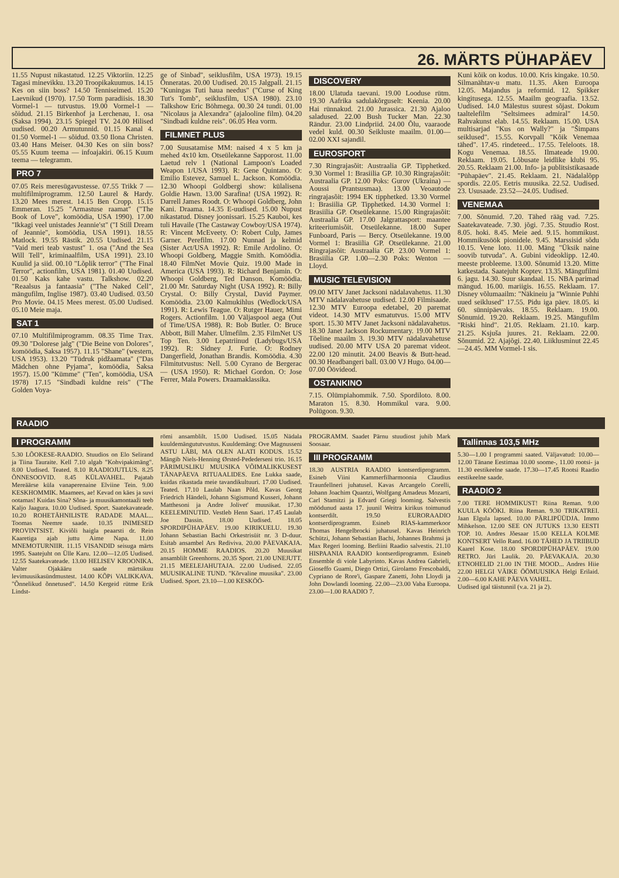26. MÄRTS PÜHAPÄEV
11.55 Nupust nikastatud. 12.25 Viktoriin. 12.25 Tagasi minevikku. 13.20 Troopikakuumus. 14.15 Kes on siin boss? 14.50 Tenniseimed. 15.20 Laevnikud (1970). 17.50 Torm paradiisis. 18.30 Vormel-1 — tutvustus. 19.00 Vormel-1 — sõidud. 21.15 Birkenhof ja Lerchenau, 1. osa (Saksa 1994). 23.15 Spiegel TV. 24.00 Hilised uudised. 00.20 Armutunnid. 01.15 Kanal 4. 01.50 Vormel-1 — sõidud. 03.50 Ilona Christen. 03.40 Hans Meiser. 04.30 Kes on siin boss? 05.55 Kuum teema — infoajakiri. 06.15 Kuum teema — telegramm.
PRO 7
07.05 Reis meresügavustesse. 07.55 Trikk 7 — multifilmiprogramm. 12.50 Laurel & Hardy. 13.20 Mees merest. 14.15 Ben Cropp. 15.15 Emmeran. 15.25 "Armastuse raamat" ("The Book of Love", komöödia, USA 1990). 17.00 "Ikkagi veel unistades Jeannie'st" ("I Still Dream of Jeannie", komöödia, USA 1991). 18.55 Matlock. 19.55 Rästik. 20.55 Uudised. 21.15 "Vaid meri teab vastust" 1. osa ("And the Sea Will Tell", kriminaalfilm, USA 1991). 23.10 Kuulid ja siid. 00.10 "Lõplik terror" ("The Final Terror", actionfilm, USA 1981). 01.40 Uudised. 01.50 Kaks kahe vastu. Talkshow. 02.20 "Reaalsus ja fantaasia" ("The Naked Cell", mängufilm, Inglise 1987). 03.40 Uudised. 03.50 Pro Movie. 04.15 Mees merest. 05.00 Uudised. 05.10 Meie maja.
SAT 1
07.10 Multifilmiprogramm. 08.35 Time Trax. 09.30 "Dolorese jalg" ("Die Beine von Dolores", komöödia, Saksa 1957). 11.15 "Shane" (western, USA 1953). 13.20 "Tüdruk pidžaamata" ("Das Mädchen ohne Pyjama", komöödia, Saksa 1957). 15.00 "Kümme" ("Ten", komöödia, USA 1978) 17.15 "Sindbadi kuldne reis" ("The Golden Voya-
ge of Sinbad", seiklusfilm, USA 1973). 19.15 Õnneratas. 20.00 Uudised. 20.15 Jalgpall. 21.15 "Kuningas Tuti haua needus" ("Curse of King Tut's Tomb", seiklusfilm, USA 1980). 23.10 Talkshow Eric Böhmega. 00.30 24 tundi. 01.00 "Nicolaus ja Alexandra" (ajalooline film). 04.20 "Sindbadi kuldne reis". 06.05 Hea vorm.
FILMNET PLUS
7.00 Suusatamise MM: naised 4 x 5 km ja mehed 4x10 km. Otseülekanne Sapporost. 11.00 Laetud relv 1 (National Lampoon's Loaded Weapon 1/USA 1993). R: Gene Quintano. O: Emilio Estevez, Samuel L. Jackson. Komöödia. 12.30 Whoopi Goldbergi show: külalisena Goldie Hawn. 13.00 Sarafina! (USA 1992). R: Darrell James Roodt. O: Whoopi Goldberg, John Kani. Draama. 14.35 E-uudised. 15.00 Nupust nikastatud. Disney joonissari. 15.25 Kauboi, kes tuli Havaile (The Castaway Cowboy/USA 1974). R: Vincent McEveety. O: Robert Culp, James Garner. Perefilm. 17.00 Nunnad ja kelmid (Sister Act/USA 1992). R: Emile Ardolino. O: Whoopi Goldberg, Maggie Smith. Komöödia. 18.40 FilmNet Movie Quiz. 19.00 Made in America (USA 1993). R: Richard Benjamin. O: Whoopi Goldberg, Ted Danson. Komöödia. 21.00 Mr. Saturday Night (USA 1992). R: Billy Crystal. O: Billy Crystal, David Paymer. Komöödia. 23.00 Kalmukihlus (Wedlock/USA 1991). R: Lewis Teague. O: Rutger Hauer, Mimi Rogers. Actionfilm. 1.00 Väljaspool aega (Out of Time/USA 1988). R: Bob Butler. O: Bruce Abbott, Bill Maher. Ulmefilm. 2.35 FilmNet US Top Ten. 3.00 Lepatriinud (Ladybugs/USA 1992). R: Sidney J. Furie. O: Rodney Dangerfield, Jonathan Brandis. Komöödia. 4.30 Filmitutvustus: Nell. 5.00 Cyrano de Bergerac — (USA 1950). R: Michael Gordon. O: Jose Ferrer, Mala Powers. Draamaklassika.
DISCOVERY
18.00 Ulatuda taevani. 19.00 Looduse rütm. 19.30 Aafrika sadulakõrguselt: Keenia. 20.00 Hai rünnakud. 21.00 Jurassica. 21.30 Ajaloo saladused. 22.00 Bush Tucker Man. 22.30 Rändur. 23.00 Lindpriid. 24.00 Õlu, vaaraode vedel kuld. 00.30 Seikluste maailm. 01.00—02.00 XXI sajandil.
EUROSPORT
7.30 Ringrajasõit: Austraalia GP. Tipphetked. 9.30 Vormel 1: Brasiilia GP. 10.30 Ringrajasõit: Austraalia GP. 12.00 Poks: Gurov (Ukraina) — Aoussi (Prantsusmaa). 13.00 Veoautode ringrajasõit: 1994 EK tipphetked. 13.30 Vormel 1: Brasiilia GP. Tipphetked. 14.30 Vormel 1: Brasiilia GP. Otseülekanne. 15.00 Ringrajasõit: Austraalia GP. 17.00 Jalgrattasport: maantee kriteeriumisõit. Otseülekanne. 18.00 Super Funboard, Paris — Bercy. Otseülekanne. 19.00 Vormel 1: Brasiilia GP. Otseülekanne. 21.00 Ringrajasõit: Austraalia GP. 23.00 Vormel 1: Brasiilia GP. 1.00—2.30 Poks: Wenton — Lloyd.
MUSIC TELEVISION
09.00 MTV Janet Jacksoni nädalavahetus. 11.30 MTV nädalavahetuse uudised. 12.00 Filmisaade. 12.30 MTV Euroopa edetabel, 20 paremat videot. 14.30 MTV esmatutvus. 15.00 MTV sport. 15.30 MTV Janet Jacksoni nädalavahetus. 18.30 Janet Jackson Rockumentary. 19.00 MTV Tõeline maailm 3. 19.30 MTV nädalavahetuse uudised. 20.00 MTV USA 20 paremat videot. 22.00 120 minutit. 24.00 Beavis & Butt-head. 00.30 Headbangeri ball. 03.00 VJ Hugo. 04.00—07.00 Öövideod.
OSTANKINO
7.15. Olümpiahommik. 7.50. Spordiloto. 8.00. Maraton 15. 8.30. Hommikul vara. 9.00. Polügoon. 9.30.
Kuni kõik on kodus. 10.00. Kris kingake. 10.50. Silmanähtav-u matu. 11.35. Aken Euroopa 12.05. Majandus ja reformid. 12. Spikker kingitusega. 12.55. Maailm geograafia. 13.52. Uudised. 14.0 Mälestus suurest sõjast. Dokum taaltelefilm "Seltsimees admiral" 14.50. Rahvakunst elab. 14.55. Reklaam. 15.00. USA multisarjad "Kus on Wally?" ja "Šimpans seiklused". 15.55. Korvpall "Kõik Venemaa tähed". 17.45. rindeteed... 17.55. Teleloots. 18. Kogu Venemaa. 18.55. Ilmateade 19.00. Reklaam. 19.05. Lõbusate leidlike klubi 95. 20.55. Reklaam 21.00. Info- ja publitsistikasaade "Pühapäev". 21.45. Reklaam. 21. Nädalalõpp spordis. 22.05. Eetris muusika. 22.52. Uudised. 23. Ususaade. 23.52—24.05. Uudised.
VENEMAA
7.00. Sõnumid. 7.20. Tähed rääg vad. 7.25. Saatekavateade. 7.30. jõgi. 7.35. Stuudio Rost. 8.05. hoki. 8.45. Meie aed. 9.15. hommikust. Hommikusöök pionidele. 9.45. Marssisid sõdu 10.15. Vene loto. 11.00. Mäng "Üksik naine soovib tutvuda". A. Gubini videoklipp. 12.40. meeste probleeme. 13.00. Sõnumid 13.20. Mitte katkestada. Saatejuht Koptev. 13.35. Mängufilmi 6. jagu. 14.30. Suur skandaal. 15. NBA parimad mängud. 16.00. mariigis. 16.55. Reklaam. 17. Disney võlumaailm: "Näkineiu ja "Winnie Puhhi uued seiklused" 17.55. Pidu iga päev. 18.05. ki 60. sünnipäevaks. 18.55. Reklaam. 19.00. Sõnumid. 19.20. Reklaam. 19.25. Mängufilm "Riski hind". 21.05. Reklaam. 21.10. karp. 21.25. Ksjuša juures. 21. Reklaam. 22.00. Sõnumid. 22. Ajajõgi. 22.40. Liiklusminut 22.45—24.45. MM Vormel-1 sis.
RAADIO
I PROGRAMM
5.30 LÕOKESE-RAADIO. Stuudios on Elo Selirand ja Tiina Tauraite. Kell 7.10 algab "Kohvipakimäng". 8.00 Uudised. Teated. 8.10 RAADIOJUTLUS. 8.25 ÕNNESOOVID. 8.45 KÜLAVAHEL. Pajatab Mereäärse küla vanaperenaine Elviine Tein. 9.00 KESKHOMMIK. Maamees, ae! Kevad on käes ja suvi ootamas! Kuidas Sina? Sõna- ja muusikamontaaži teeb Kaljo Jaagura. 10.00 Uudised. Sport. Saatekavateade. 10.20 ROHETÄHNILISTE RADADE MAAL... Toomas Neemre saade. 10.35 INIMESED PROVINTSIST. Kiviõli haigla peaarsti dr. Rein Kaaretiga ajab juttu Aime Napa. 11.00 MNEMOTURNIIR. 11.15 VISANDID seisuga märts 1995. Saatejuht on Ülle Karu. 12.00—12.05 Uudised. 12.55 Saatekavateade. 13.00 HELISEV KROONIKA. Valter Ojakääru saade märtsikuu levimuusikasündmustest. 14.00 KÕPi VALIKKAVA. "Õnnelikud õnnetused". 14.50 Kergeid rütme Erik Lindst-
römi ansamblilt. 15.00 Uudised. 15.05 Nädala kuuldemängutut­vustus. Kuuldemäng: Ove Magnusseni ASTU LÄBI, MA OLEN ALATI KODUS. 15.52 Mängib Niels-Henning Ørsted-Pedederseni trio. 16.15 PÄRIMUSLIKU MUUSIKA VÕIMALIKKUSEST TÄNAPÄEVA RITUAALIDES. Ene Lukka saade, kuidas rikastada meie tavandikultuuri. 17.00 Uudised. Teated. 17.10 Laulab Naan Põld. Kavas Georg Friedrich Händeli, Johann Sigismund Kusseri, Johann Matthesoni ja Andre Jolivet' muusikat. 17.30 KEELEMINUTID. Vestleb Henn Saari. 17.45 Laulab Joe Dassin. 18.00 Uudised. 18.05 SPORDIPÜHAPÄEV. 19.00 KIRIKUELU. 19.30 Johann Sebastian Bachi Orkestrisüit nr. 3 D-duur. Esitab ansambel Ars Rediviva. 20.00 PÄEVAKAJA. 20.15 HOMME RAADIOS. 20.20 Muusikat ansamblilt Greenhorns. 20.35 Sport. 21.00 UNEJUTT. 21.15 MEELEJAHUTAJA. 22.00 Uudised. 22.05 MUUSIKALINE TUND. "Kõrvaline muusika". 23.00 Uudised. Sport. 23.10—1.00 KESKÖÖ-
PROGRAMM. Saadet Pärnu stuudiost juhib Mark Soosaar.
III PROGRAMM
18.30 AUSTRIA RAADIO kontserdiprogramm. Esineb Viini Kammerfilharmoonia Claudius Traunfellneri juhatusel. Kavas Arcangelo Corelli, Johann Joachim Quantzi, Wolfgang Amadeus Mozarti, Carl Stamitzi ja Edvard Griegi looming. Salvestis möödunud aasta 17. juunil Weitra kirikus toimunud kontserdilt. 19.50 EURORAADIO kontserdiprogramm. Esineb RIAS-kammerkoor Thomas Hengelbrocki juhatusel. Kavas Heinrich Schützi, Johann Sebastian Bachi, Johannes Brahmsi ja Max Regeri looming. Berliini Raadio salvestis. 21.10 HISPAANIA RAADIO kontserdiprogramm. Esineb Ensemble di viole Labyrinto. Kavas Andrea Gabrieli, Gioseffo Guami, Diego Ortizi, Girolamo Frescobaldi, Cypriano de Rore'i, Gaspare Zanetti, John Lloydi ja John Dowlandi looming. 22.00—23.00 Vaba Euroopa. 23.00—1.00 RAADIO 7.
Tallinnas 103,5 MHz
5.30—1.00 I programmi saated. Väljavatud: 10.00—12.00 Tänane Eestimaa 10.00 soome-, 11.00 rootsi- ja 11.30 eestikeelne saade. 17.30—17.45 Rootsi Raadio eestikeelne saade.
RAADIO 2
7.00 TERE HOMMIKUST! Riina Reman. 9.00 KUULA KÖÖKI. Riina Reman. 9.30 TRIKATREI. Jaan Elgula lapsed. 10.00 PÄRLIPÜÜDJA. Immo Mihkelson. 12.00 SEE ON JUTUKS 13.30 EESTI TOP. 10. Andres Jõesaar 15.00 KELLA KOLME KONTSERT Vello Rand. 16.00 TÄHED JA TRIIBUD Kaarel Kose. 18.00 SPORDIPÜHAPÄEV. 19.00 RETRO. Jüri Laulik. 20. PÄEVAKAJA. 20.30 ETNOHELID 21.00 IN THE MOOD... Andres Hiie 22.00 HELGI VÄIKE ÖÖMUUSIKA Helgi Erilaid. 2.00—6.00 KAHE PÄEVA VAHEL.
Uudised igal täistunnil (v.a. 21 ja 2).